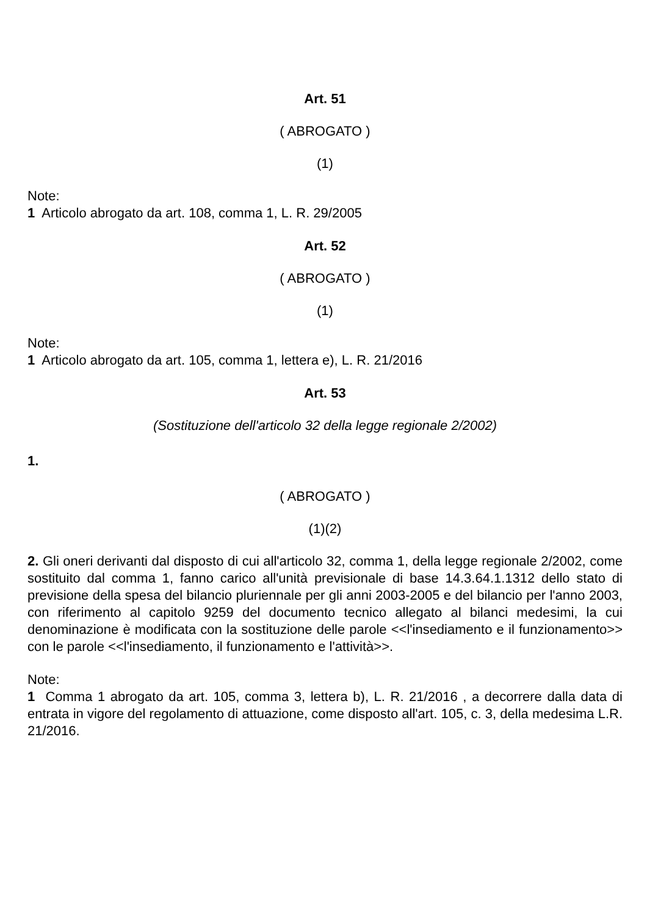Art. 51
( ABROGATO )
(1)
Note:
1 Articolo abrogato da art. 108, comma 1, L. R. 29/2005
Art. 52
( ABROGATO )
(1)
Note:
1 Articolo abrogato da art. 105, comma 1, lettera e), L. R. 21/2016
Art. 53
(Sostituzione dell'articolo 32 della legge regionale 2/2002)
1.
( ABROGATO )
(1)(2)
2. Gli oneri derivanti dal disposto di cui all'articolo 32, comma 1, della legge regionale 2/2002, come sostituito dal comma 1, fanno carico all'unità previsionale di base 14.3.64.1.1312 dello stato di previsione della spesa del bilancio pluriennale per gli anni 2003-2005 e del bilancio per l'anno 2003, con riferimento al capitolo 9259 del documento tecnico allegato al bilanci medesimi, la cui denominazione è modificata con la sostituzione delle parole <<l'insediamento e il funzionamento>> con le parole <<l'insediamento, il funzionamento e l'attività>>.
Note:
1 Comma 1 abrogato da art. 105, comma 3, lettera b), L. R. 21/2016 , a decorrere dalla data di entrata in vigore del regolamento di attuazione, come disposto all'art. 105, c. 3, della medesima L.R. 21/2016.